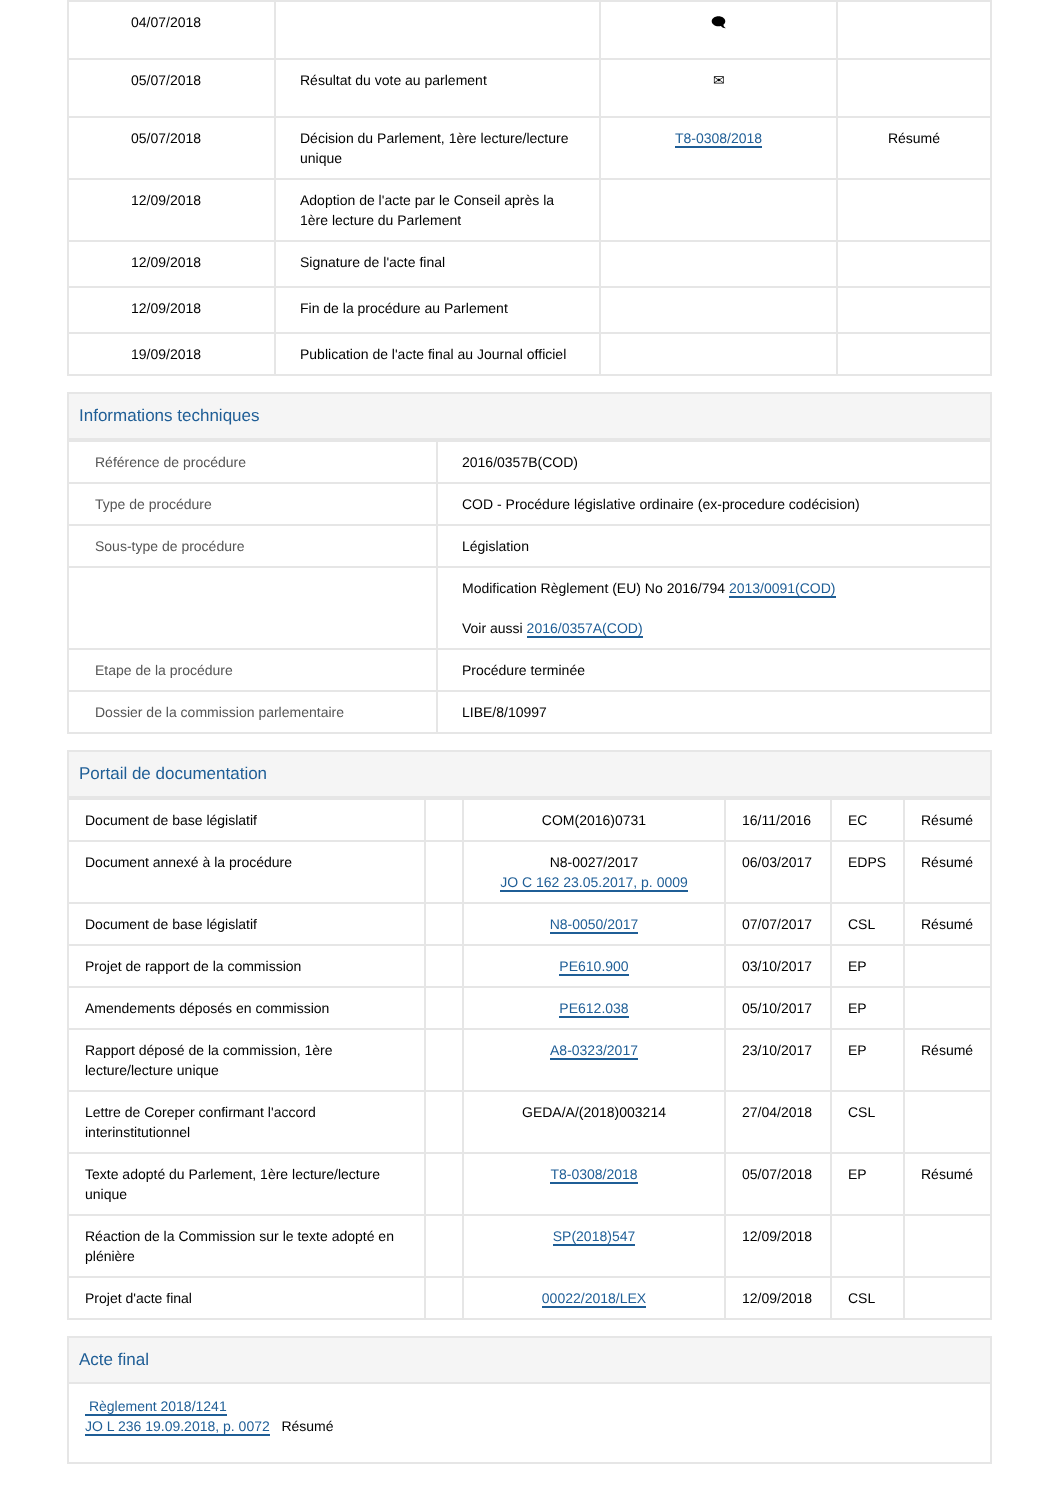| 04/07/2018 | | 🗨 | |
| 05/07/2018 | Résultat du vote au parlement | ✉ | |
| 05/07/2018 | Décision du Parlement, 1ère lecture/lecture unique | T8-0308/2018 | Résumé |
| 12/09/2018 | Adoption de l'acte par le Conseil après la 1ère lecture du Parlement | | |
| 12/09/2018 | Signature de l'acte final | | |
| 12/09/2018 | Fin de la procédure au Parlement | | |
| 19/09/2018 | Publication de l'acte final au Journal officiel | | |
Informations techniques
| Référence de procédure | 2016/0357B(COD) |
| Type de procédure | COD - Procédure législative ordinaire (ex-procedure codécision) |
| Sous-type de procédure | Législation |
| | Modification Règlement (EU) No 2016/794 2013/0091(COD) Voir aussi 2016/0357A(COD) |
| Etape de la procédure | Procédure terminée |
| Dossier de la commission parlementaire | LIBE/8/10997 |
Portail de documentation
| Document de base législatif | | COM(2016)0731 | 16/11/2016 | EC | Résumé |
| Document annexé à la procédure | | N8-0027/2017 JO C 162 23.05.2017, p. 0009 | 06/03/2017 | EDPS | Résumé |
| Document de base législatif | | N8-0050/2017 | 07/07/2017 | CSL | Résumé |
| Projet de rapport de la commission | | PE610.900 | 03/10/2017 | EP | |
| Amendements déposés en commission | | PE612.038 | 05/10/2017 | EP | |
| Rapport déposé de la commission, 1ère lecture/lecture unique | | A8-0323/2017 | 23/10/2017 | EP | Résumé |
| Lettre de Coreper confirmant l'accord interinstitutionnel | | GEDA/A/(2018)003214 | 27/04/2018 | CSL | |
| Texte adopté du Parlement, 1ère lecture/lecture unique | | T8-0308/2018 | 05/07/2018 | EP | Résumé |
| Réaction de la Commission sur le texte adopté en plénière | | SP(2018)547 | 12/09/2018 | | |
| Projet d'acte final | | 00022/2018/LEX | 12/09/2018 | CSL | |
Acte final
Règlement 2018/1241
JO L 236 19.09.2018, p. 0072 Résumé